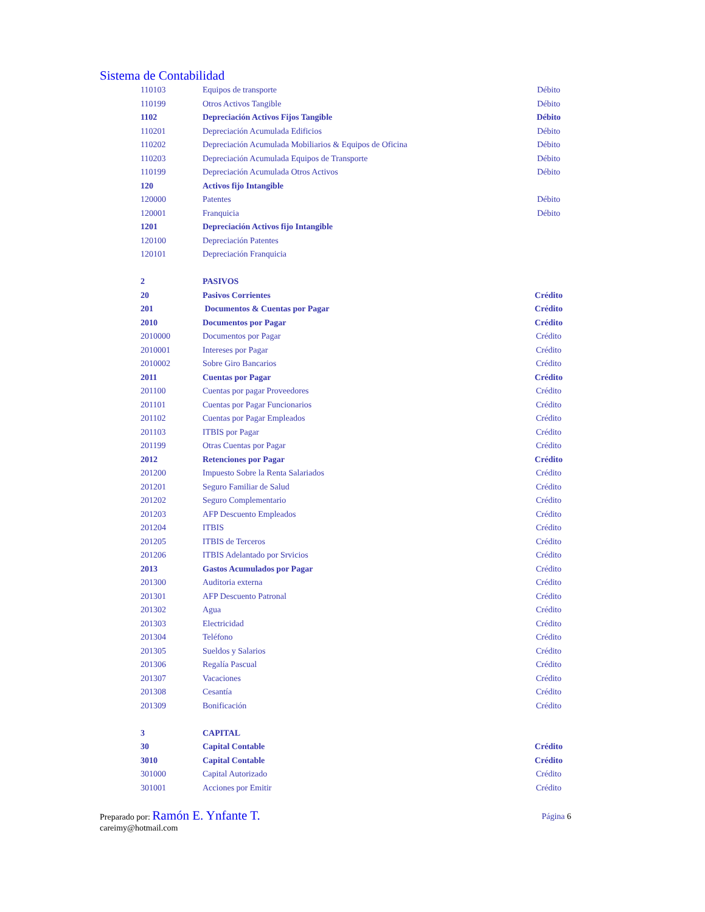Sistema de Contabilidad
| 110103 | Equipos de transporte | Débito |
| 110199 | Otros Activos Tangible | Débito |
| 1102 | Depreciación Activos Fijos Tangible | Débito |
| 110201 | Depreciación Acumulada Edificios | Débito |
| 110202 | Depreciación Acumulada Mobiliarios & Equipos de Oficina | Débito |
| 110203 | Depreciación Acumulada Equipos de Transporte | Débito |
| 110199 | Depreciación Acumulada Otros Activos | Débito |
| 120 | Activos fijo Intangible | |
| 120000 | Patentes | Débito |
| 120001 | Franquicia | Débito |
| 1201 | Depreciación Activos fijo Intangible | |
| 120100 | Depreciación Patentes | |
| 120101 | Depreciación Franquicia | |
| 2 | PASIVOS | |
| 20 | Pasivos Corrientes | Crédito |
| 201 | Documentos & Cuentas por Pagar | Crédito |
| 2010 | Documentos por Pagar | Crédito |
| 2010000 | Documentos por Pagar | Crédito |
| 2010001 | Intereses por Pagar | Crédito |
| 2010002 | Sobre Giro Bancarios | Crédito |
| 2011 | Cuentas por Pagar | Crédito |
| 201100 | Cuentas por pagar Proveedores | Crédito |
| 201101 | Cuentas por Pagar Funcionarios | Crédito |
| 201102 | Cuentas por Pagar Empleados | Crédito |
| 201103 | ITBIS por Pagar | Crédito |
| 201199 | Otras Cuentas por Pagar | Crédito |
| 2012 | Retenciones por Pagar | Crédito |
| 201200 | Impuesto Sobre la Renta Salariados | Crédito |
| 201201 | Seguro Familiar de Salud | Crédito |
| 201202 | Seguro Complementario | Crédito |
| 201203 | AFP Descuento Empleados | Crédito |
| 201204 | ITBIS | Crédito |
| 201205 | ITBIS de Terceros | Crédito |
| 201206 | ITBIS Adelantado por Srvicios | Crédito |
| 2013 | Gastos Acumulados por Pagar | Crédito |
| 201300 | Auditoria externa | Crédito |
| 201301 | AFP Descuento Patronal | Crédito |
| 201302 | Agua | Crédito |
| 201303 | Electricidad | Crédito |
| 201304 | Teléfono | Crédito |
| 201305 | Sueldos y Salarios | Crédito |
| 201306 | Regalía Pascual | Crédito |
| 201307 | Vacaciones | Crédito |
| 201308 | Cesantía | Crédito |
| 201309 | Bonificación | Crédito |
| 3 | CAPITAL | |
| 30 | Capital Contable | Crédito |
| 3010 | Capital Contable | Crédito |
| 301000 | Capital Autorizado | Crédito |
| 301001 | Acciones por Emitir | Crédito |
Preparado por: Ramón E. Ynfante T.
careimy@hotmail.com
Página 6